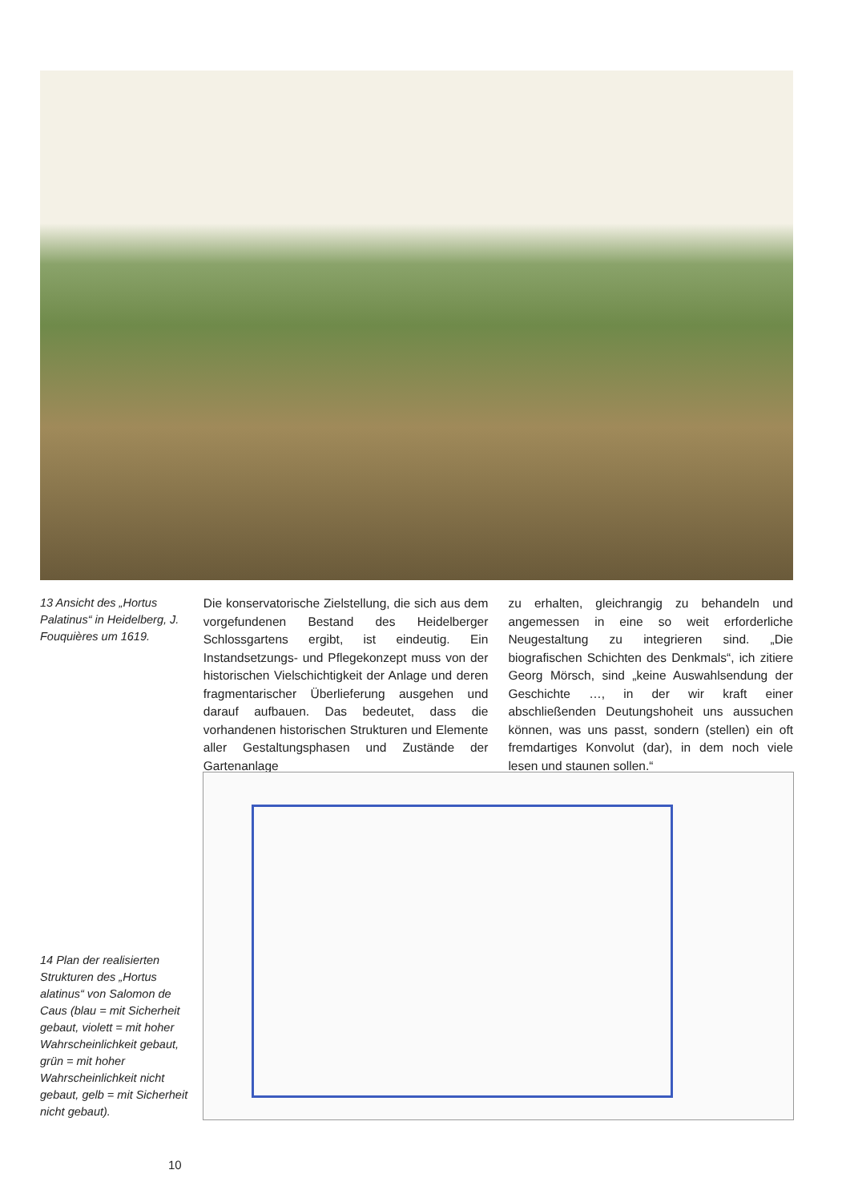13 Ansicht des „Hortus Palatinus“ in Heidelberg, J. Fouquières um 1619.
Die konservatorische Zielstellung, die sich aus dem vorgefundenen Bestand des Heidelberger Schlossgartens ergibt, ist eindeutig. Ein Instandsetzungs- und Pflegekonzept muss von der historischen Vielschichtigkeit der Anlage und deren fragmentarischer Überlieferung ausgehen und darauf aufbauen. Das bedeutet, dass die vorhandenen historischen Strukturen und Elemente aller Gestaltungsphasen und Zustände der Gartenanlage
zu erhalten, gleichrangig zu behandeln und angemessen in eine so weit erforderliche Neugestaltung zu integrieren sind. „Die biografischen Schichten des Denkmals“, ich zitiere Georg Mörsch, sind „keine Auswahlsendung der Geschichte …, in der wir kraft einer abschließenden Deutungshoheit uns aussuchen können, was uns passt, sondern (stellen) ein oft fremdartiges Konvolut (dar), in dem noch viele lesen und staunen sollen.“
14 Plan der realisierten Strukturen des „Hortus alatinus“ von Salomon de Caus (blau = mit Sicherheit gebaut, violett = mit hoher Wahrscheinlichkeit gebaut, grün = mit hoher Wahrscheinlichkeit nicht gebaut, gelb = mit Sicherheit nicht gebaut).
10